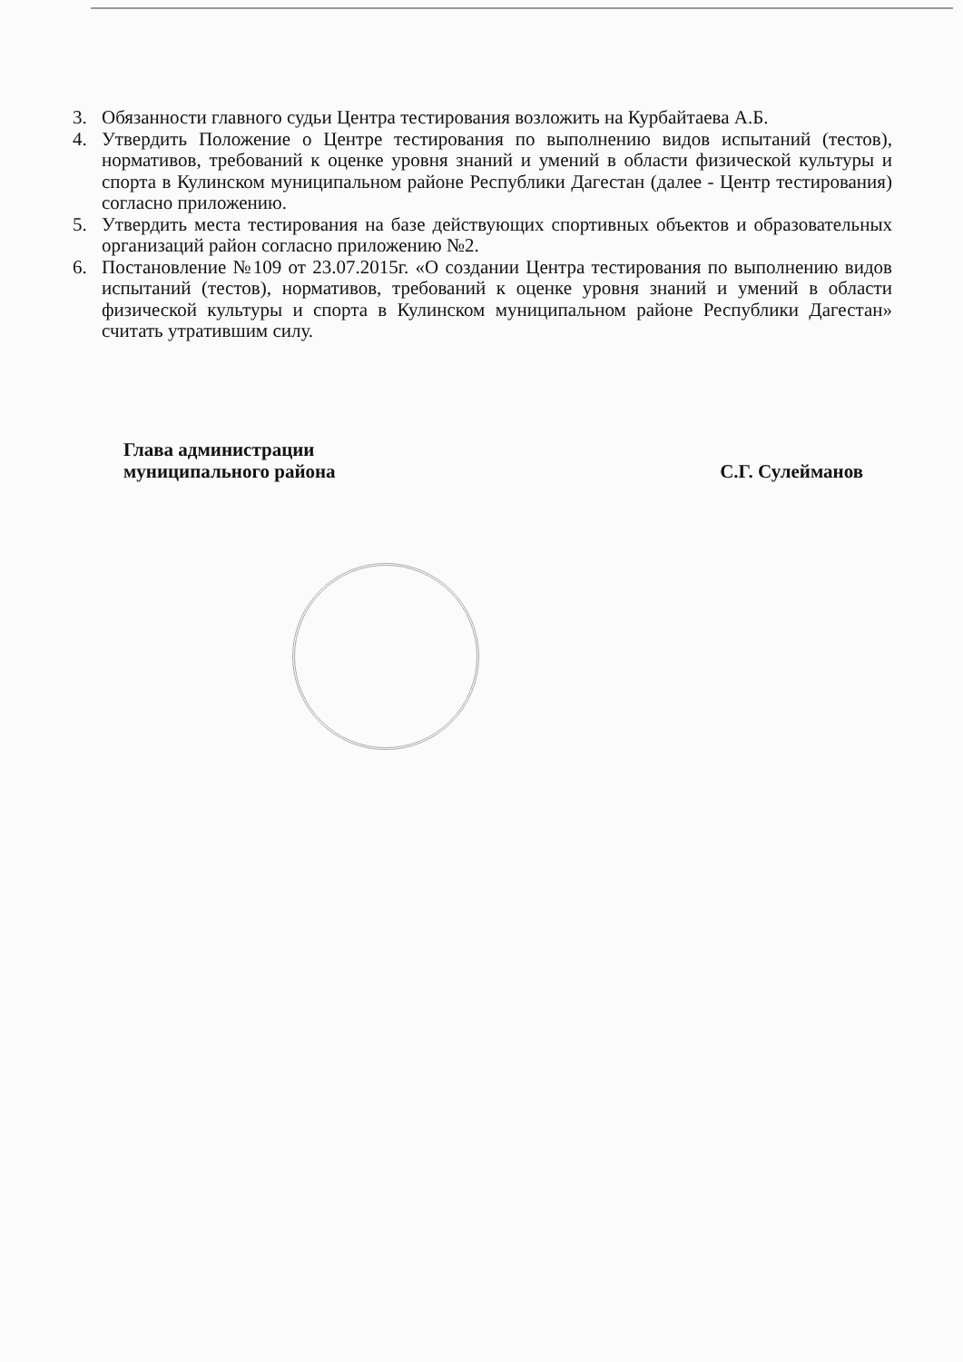3. Обязанности главного судьи Центра тестирования возложить на Курбайтаева А.Б.
4. Утвердить Положение о Центре тестирования по выполнению видов испытаний (тестов), нормативов, требований к оценке уровня знаний и умений в области физической культуры и спорта в Кулинском муниципальном районе Республики Дагестан (далее - Центр тестирования) согласно приложению.
5. Утвердить места тестирования на базе действующих спортивных объектов и образовательных организаций район согласно приложению №2.
6. Постановление №109 от 23.07.2015г. «О создании Центра тестирования по выполнению видов испытаний (тестов), нормативов, требований к оценке уровня знаний и умений в области физической культуры и спорта в Кулинском муниципальном районе Республики Дагестан» считать утратившим силу.
Глава администрации
муниципального района
С.Г. Сулейманов